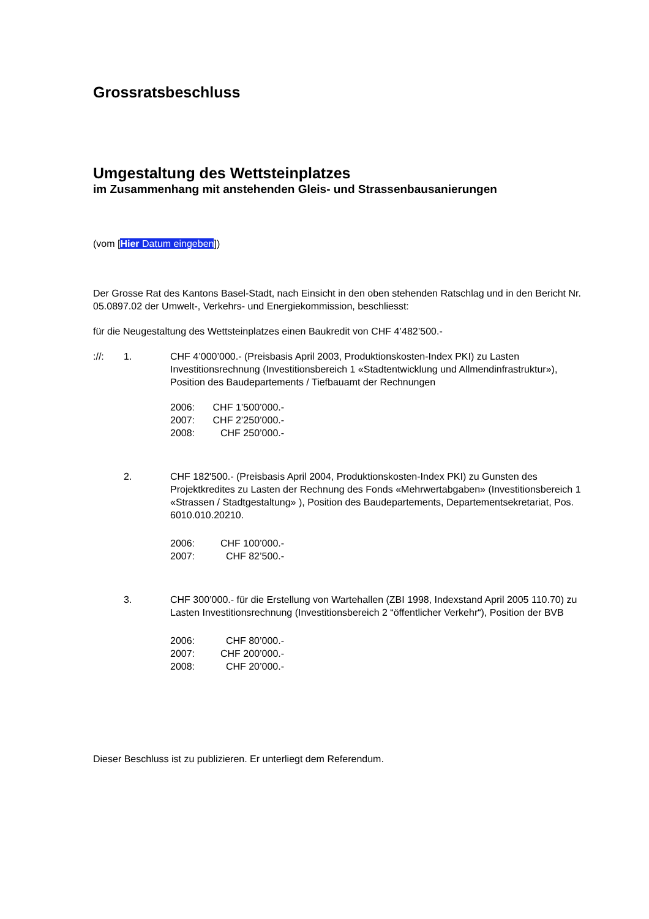Grossratsbeschluss
Umgestaltung des Wettsteinplatzes
im Zusammenhang mit anstehenden Gleis- und Strassenbausanierungen
(vom [Hier Datum eingeben])
Der Grosse Rat des Kantons Basel-Stadt, nach Einsicht in den oben stehenden Ratschlag und in den Bericht Nr. 05.0897.02 der Umwelt-, Verkehrs- und Energiekommission, beschliesst:
für die Neugestaltung des Wettsteinplatzes einen Baukredit von CHF 4’482’500.-
://: 1. CHF 4’000’000.- (Preisbasis April 2003, Produktionskosten-Index PKI) zu Lasten Investitionsrechnung (Investitionsbereich 1 «Stadtentwicklung und Allmendinfrastruktur»), Position des Baudepartements / Tiefbauamt der Rechnungen
| 2006: | CHF 1’500’000.- |
| 2007: | CHF 2’250’000.- |
| 2008: | CHF 250’000.- |
2. CHF 182'500.- (Preisbasis April 2004, Produktionskosten-Index PKI) zu Gunsten des Projektkredites zu Lasten der Rechnung des Fonds «Mehrwertabgaben» (Investitionsbereich 1 «Strassen / Stadtgestaltung» ), Position des Baudepartements, Departementsekretariat, Pos. 6010.010.20210.
| 2006: | CHF 100’000.- |
| 2007: | CHF 82’500.- |
3. CHF 300’000.- für die Erstellung von Wartehallen (ZBI 1998, Indexstand April 2005 110.70) zu Lasten Investitionsrechnung (Investitionsbereich 2 “öffentlicher Verkehr“), Position der BVB
| 2006: | CHF 80’000.- |
| 2007: | CHF 200’000.- |
| 2008: | CHF 20’000.- |
Dieser Beschluss ist zu publizieren. Er unterliegt dem Referendum.